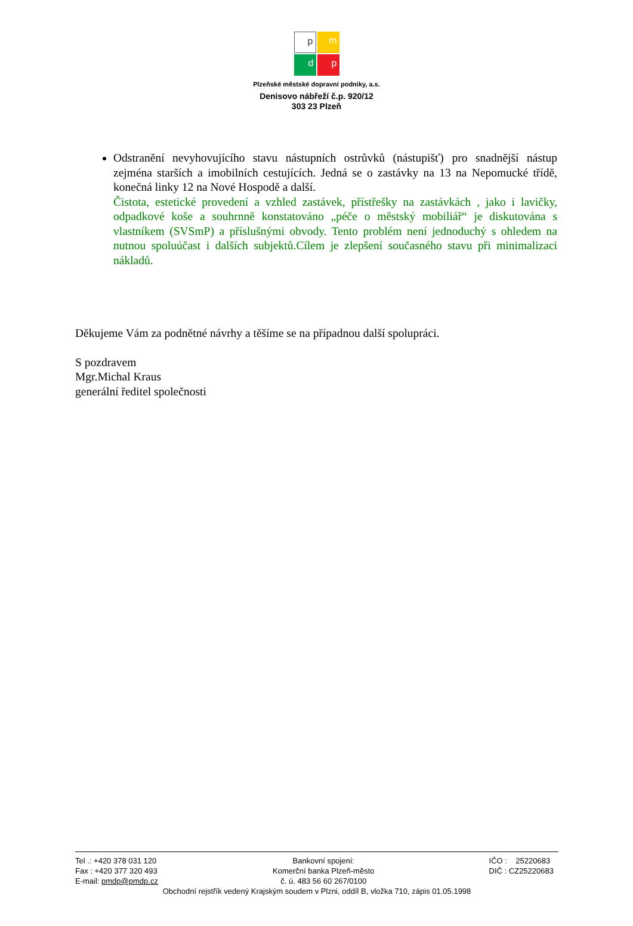p
m
d
p
Plzeňské městské dopravní podniky, a.s.
Denisovo nábřeží č.p. 920/12
303 23 Plzeň
Odstranění nevyhovujícího stavu nástupních ostrůvků (nástupišť) pro snadnější nástup zejména starších a imobilních cestujících. Jedná se o zastávky na 13 na Nepomucké třídě, konečná linky 12 na Nové Hospodě a další.
Čistota, estetické provedení a vzhled zastávek, přístřešky na zastávkách , jako i lavičky, odpadkové koše a souhrnně konstatováno „péče o městský mobiliář“ je diskutována s vlastníkem (SVSmP) a příslušnými obvody. Tento problém není jednoduchý s ohledem na nutnou spoluúčast i dalších subjektů.Cílem je zlepšení současného stavu při minimalizaci nákladů.
Děkujeme Vám za podnětné návrhy a těšíme se na případnou další spolupráci.
S pozdravem
Mgr.Michal Kraus
generální ředitel společnosti
Tel .: +420 378 031 120
Fax : +420 377 320 493
E-mail: pmdp@pmdp.cz
Bankovní spojení:
Komerční banka Plzeň-město
č. ú. 483 56 60 267/0100
IČO : 25220683
DIČ : CZ25220683
Obchodní rejstřík vedený Krajským soudem v Plzni, oddíl B, vložka 710, zápis 01.05.1998